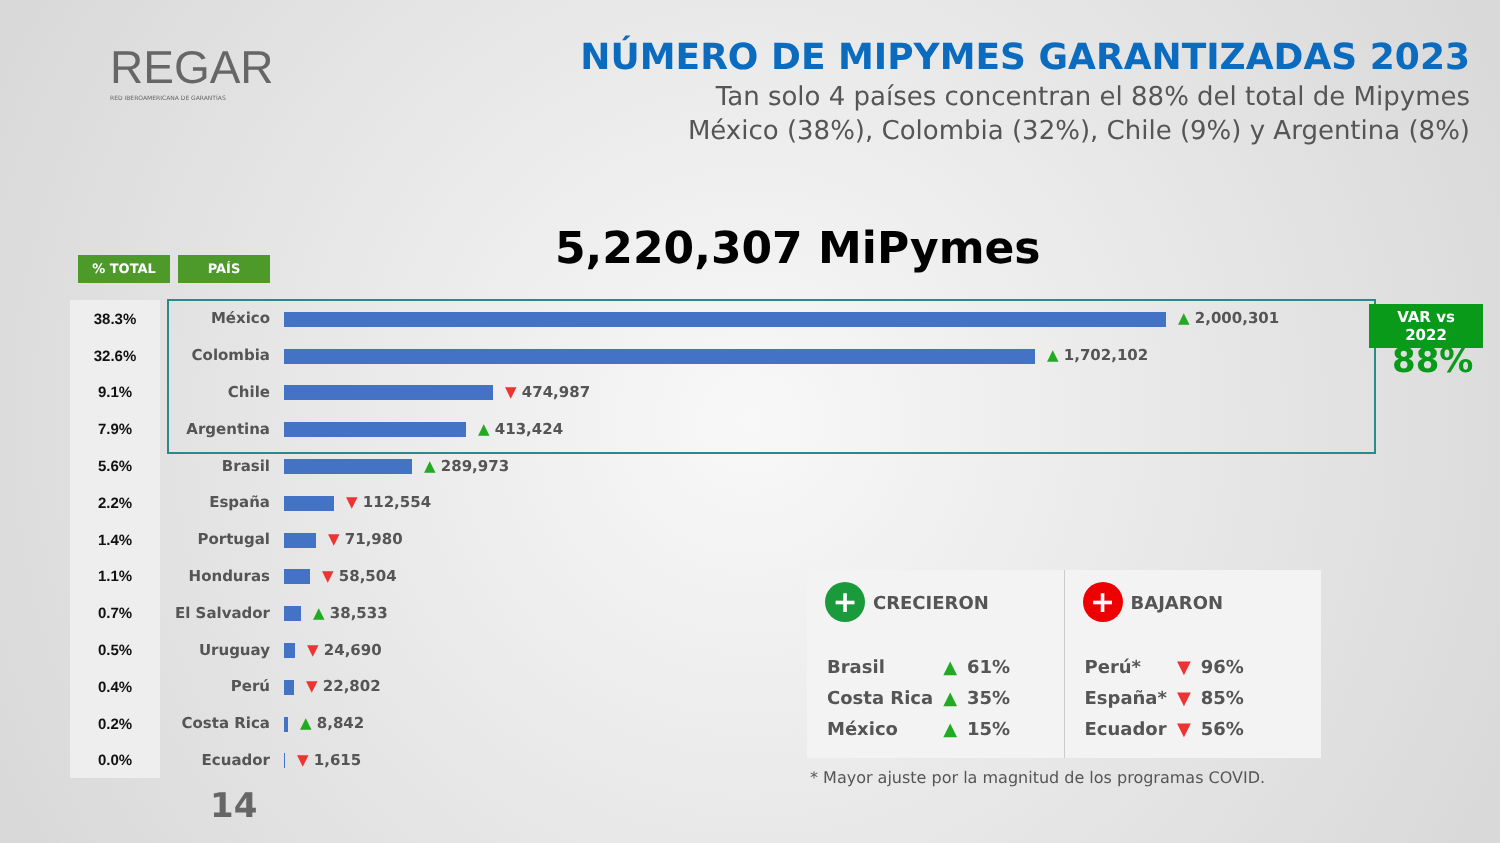REGAR
RED IBEROAMERICANA DE GARANTÍAS
NÚMERO DE MIPYMES GARANTIZADAS 2023
Tan solo 4 países concentran el 88% del total de Mipymes
México (38%), Colombia (32%), Chile (9%) y Argentina (8%)
5,220,307 MiPymes
% TOTAL PAÍS
| 38.3% | México | ▲ 2,000,301 |
| 32.6% | Colombia | ▲ 1,702,102 |
| 9.1% | Chile | ▼ 474,987 |
| 7.9% | Argentina | ▲ 413,424 |
| 5.6% | Brasil | ▲ 289,973 |
| 2.2% | España | ▼ 112,554 |
| 1.4% | Portugal | ▼ 71,980 |
| 1.1% | Honduras | ▼ 58,504 |
| 0.7% | El Salvador | ▲ 38,533 |
| 0.5% | Uruguay | ▼ 24,690 |
| 0.4% | Perú | ▼ 22,802 |
| 0.2% | Costa Rica | ▲ 8,842 |
| 0.0% | Ecuador | ▼ 1,615 |
VAR vs
2022
88%
+ CRECIERON
| Brasil | ▲ | 61% |
| Costa Rica | ▲ | 35% |
| México | ▲ | 15% |
+ BAJARON
| Perú* | ▼ | 96% |
| España* | ▼ | 85% |
| Ecuador | ▼ | 56% |
* Mayor ajuste por la magnitud de los programas COVID.
14